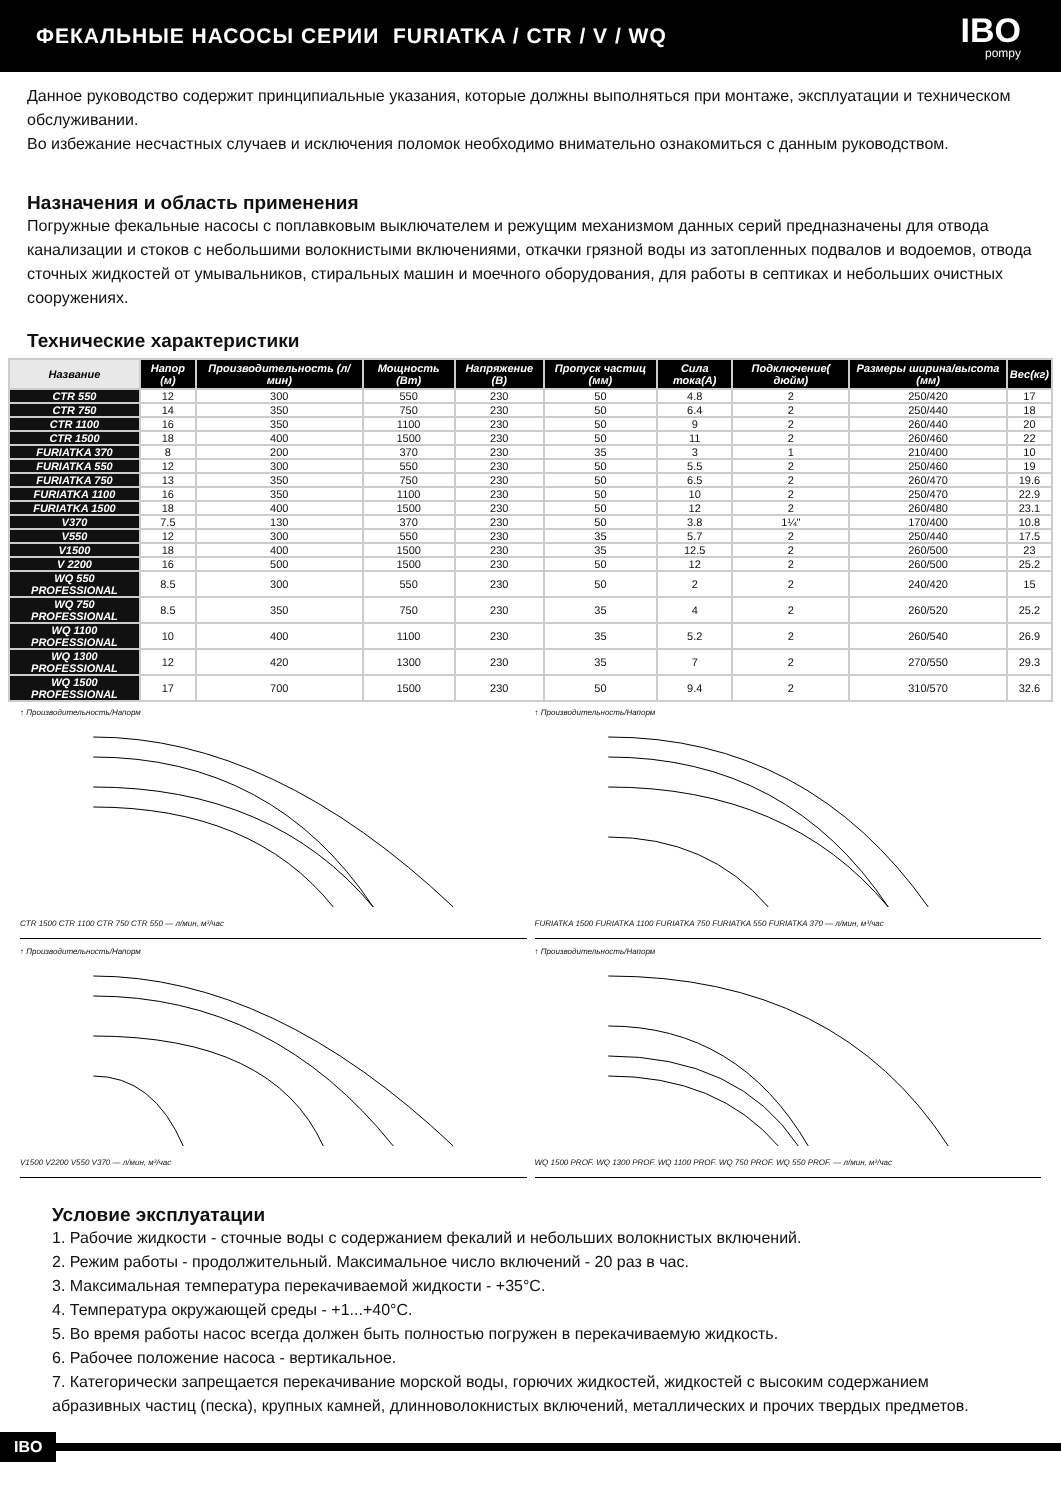ФЕКАЛЬНЫЕ НАСОСЫ СЕРИИ FURIATKA / CTR / V / WQ
IBO
pompy
Данное руководство содержит принципиальные указания, которые должны выполняться при монтаже, эксплуатации и техническом обслуживании.
Во избежание несчастных случаев и исключения поломок необходимо внимательно ознакомиться с данным руководством.
Назначения и область применения
Погружные фекальные насосы с поплавковым выключателем и режущим механизмом данных серий предназначены для отвода канализации и стоков с небольшими волокнистыми включениями, откачки грязной воды из затопленных подвалов и водоемов, отвода сточных жидкостей от умывальников, стиральных машин и моечного оборудования, для работы в септиках и небольших очистных сооружениях.
Технические характеристики
| Название | Напор (м) | Производительность (л/мин) | Мощность (Вт) | Напряжение (В) | Пропуск частиц (мм) | Сила тока(А) | Подключение( дюйм) | Размеры ширина/высота (мм) | Вес(кг) |
| --- | --- | --- | --- | --- | --- | --- | --- | --- | --- |
| CTR 550 | 12 | 300 | 550 | 230 | 50 | 4.8 | 2 | 250/420 | 17 |
| CTR 750 | 14 | 350 | 750 | 230 | 50 | 6.4 | 2 | 250/440 | 18 |
| CTR 1100 | 16 | 350 | 1100 | 230 | 50 | 9 | 2 | 260/440 | 20 |
| CTR 1500 | 18 | 400 | 1500 | 230 | 50 | 11 | 2 | 260/460 | 22 |
| FURIATKA 370 | 8 | 200 | 370 | 230 | 35 | 3 | 1 | 210/400 | 10 |
| FURIATKA 550 | 12 | 300 | 550 | 230 | 50 | 5.5 | 2 | 250/460 | 19 |
| FURIATKA 750 | 13 | 350 | 750 | 230 | 50 | 6.5 | 2 | 260/470 | 19.6 |
| FURIATKA 1100 | 16 | 350 | 1100 | 230 | 50 | 10 | 2 | 250/470 | 22.9 |
| FURIATKA 1500 | 18 | 400 | 1500 | 230 | 50 | 12 | 2 | 260/480 | 23.1 |
| V370 | 7.5 | 130 | 370 | 230 | 50 | 3.8 | 1¼" | 170/400 | 10.8 |
| V550 | 12 | 300 | 550 | 230 | 35 | 5.7 | 2 | 250/440 | 17.5 |
| V1500 | 18 | 400 | 1500 | 230 | 35 | 12.5 | 2 | 260/500 | 23 |
| V 2200 | 16 | 500 | 1500 | 230 | 50 | 12 | 2 | 260/500 | 25.2 |
| WQ 550 PROFESSIONAL | 8.5 | 300 | 550 | 230 | 50 | 2 | 2 | 240/420 | 15 |
| WQ 750 PROFESSIONAL | 8.5 | 350 | 750 | 230 | 35 | 4 | 2 | 260/520 | 25.2 |
| WQ 1100 PROFESSIONAL | 10 | 400 | 1100 | 230 | 35 | 5.2 | 2 | 260/540 | 26.9 |
| WQ 1300 PROFESSIONAL | 12 | 420 | 1300 | 230 | 35 | 7 | 2 | 270/550 | 29.3 |
| WQ 1500 PROFESSIONAL | 17 | 700 | 1500 | 230 | 50 | 9.4 | 2 | 310/570 | 32.6 |
↑ Производительность/НапормCTR 1500 CTR 1100 CTR 750 CTR 550 — л/мин, м³/час
↑ Производительность/НапормFURIATKA 1500 FURIATKA 1100 FURIATKA 750 FURIATKA 550 FURIATKA 370 — л/мин, м³/час
↑ Производительность/НапормV1500 V2200 V550 V370 — л/мин, м³/час
↑ Производительность/НапормWQ 1500 PROF. WQ 1300 PROF. WQ 1100 PROF. WQ 750 PROF. WQ 550 PROF. — л/мин, м³/час
Условие эксплуатации
1. Рабочие жидкости - сточные воды с содержанием фекалий и небольших волокнистых включений.
2. Режим работы - продолжительный. Максимальное число включений - 20 раз в час.
3. Максимальная температура перекачиваемой жидкости - +35°C.
4. Температура окружающей среды - +1...+40°C.
5. Во время работы насос всегда должен быть полностью погружен в перекачиваемую жидкость.
6. Рабочее положение насоса - вертикальное.
7. Категорически запрещается перекачивание морской воды, горючих жидкостей, жидкостей с высоким содержанием абразивных частиц (песка), крупных камней, длинноволокнистых включений, металлических и прочих твердых предметов.
IBO